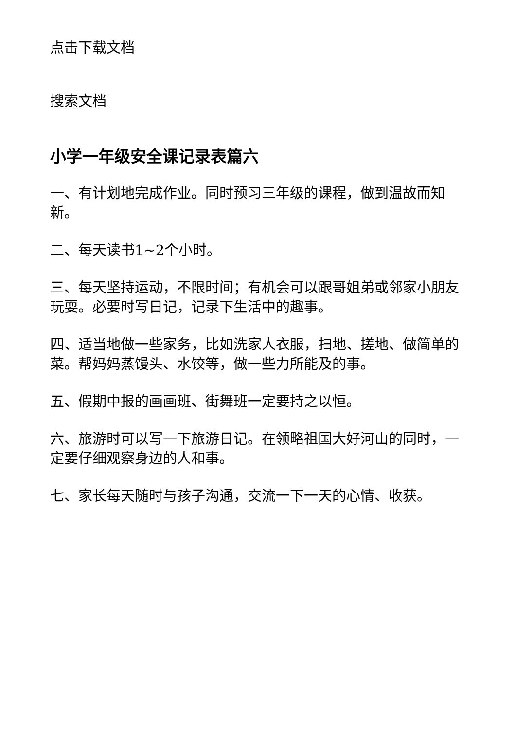点击下载文档
搜索文档
小学一年级安全课记录表篇六
一、有计划地完成作业。同时预习三年级的课程，做到温故而知新。
二、每天读书1~2个小时。
三、每天坚持运动，不限时间；有机会可以跟哥姐弟或邻家小朋友玩耍。必要时写日记，记录下生活中的趣事。
四、适当地做一些家务，比如洗家人衣服，扫地、搓地、做简单的菜。帮妈妈蒸馒头、水饺等，做一些力所能及的事。
五、假期中报的画画班、街舞班一定要持之以恒。
六、旅游时可以写一下旅游日记。在领略祖国大好河山的同时，一定要仔细观察身边的人和事。
七、家长每天随时与孩子沟通，交流一下一天的心情、收获。